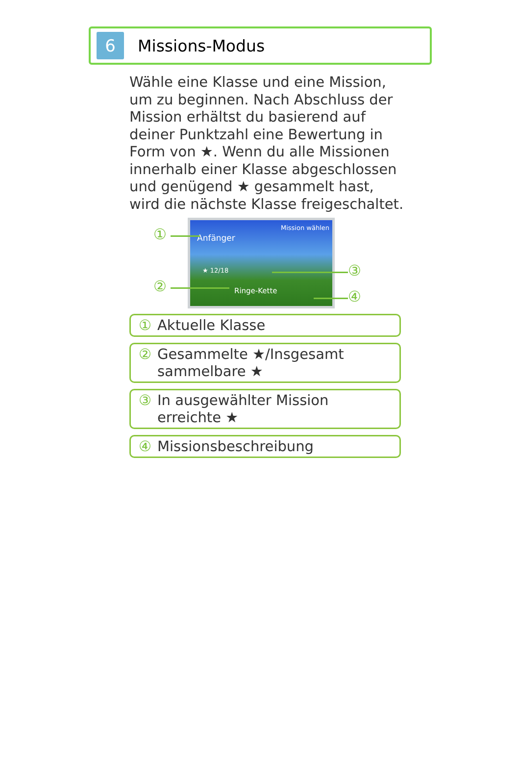6
Missions-Modus
Wähle eine Klasse und eine Mission, um zu beginnen. Nach Abschluss der Mission erhältst du basierend auf deiner Punktzahl eine Bewertung in Form von ★. Wenn du alle Missionen innerhalb einer Klasse abgeschlossen und genügend ★ gesammelt hast, wird die nächste Klasse freigeschaltet.
Mission wählen
Anfänger
★ 12/18
Ringe-Kette
①
②
③
④
① Aktuelle Klasse
② Gesammelte ★/Insgesamt sammelbare ★
③ In ausgewählter Mission erreichte ★
④ Missionsbeschreibung